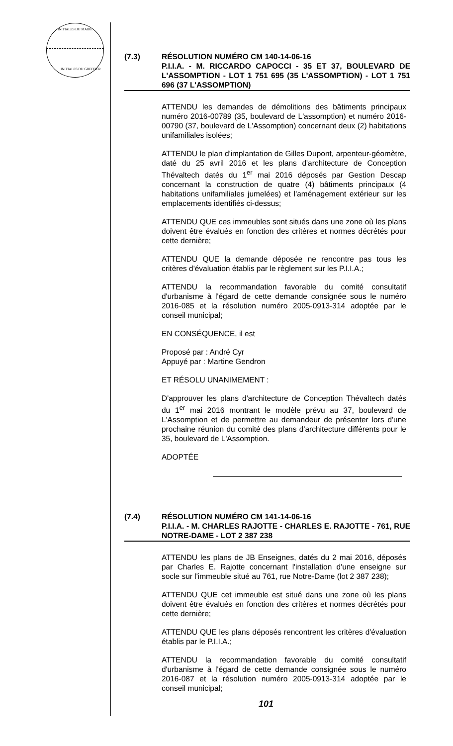INITIALES DU MAIRE
INITIALES DU GREFFIER
(7.3) RÉSOLUTION NUMÉRO CM 140-14-06-16
P.I.I.A. - M. RICCARDO CAPOCCI - 35 ET 37, BOULEVARD DE L'ASSOMPTION - LOT 1 751 695 (35 L'ASSOMPTION) - LOT 1 751 696 (37 L'ASSOMPTION)
ATTENDU les demandes de démolitions des bâtiments principaux numéro 2016-00789 (35, boulevard de L'assomption) et numéro 2016-00790 (37, boulevard de L'Assomption) concernant deux (2) habitations unifamiliales isolées;
ATTENDU le plan d'implantation de Gilles Dupont, arpenteur-géomètre, daté du 25 avril 2016 et les plans d'architecture de Conception Thévaltech datés du 1<sup>er</sup> mai 2016 déposés par Gestion Descap concernant la construction de quatre (4) bâtiments principaux (4 habitations unifamiliales jumelées) et l'aménagement extérieur sur les emplacements identifiés ci-dessus;
ATTENDU QUE ces immeubles sont situés dans une zone où les plans doivent être évalués en fonction des critères et normes décrétés pour cette dernière;
ATTENDU QUE la demande déposée ne rencontre pas tous les critères d'évaluation établis par le règlement sur les P.I.I.A.;
ATTENDU la recommandation favorable du comité consultatif d'urbanisme à l'égard de cette demande consignée sous le numéro 2016-085 et la résolution numéro 2005-0913-314 adoptée par le conseil municipal;
EN CONSÉQUENCE, il est
Proposé par : André Cyr
Appuyé par : Martine Gendron
ET RÉSOLU UNANIMEMENT :
D'approuver les plans d'architecture de Conception Thévaltech datés du 1<sup>er</sup> mai 2016 montrant le modèle prévu au 37, boulevard de L'Assomption et de permettre au demandeur de présenter lors d'une prochaine réunion du comité des plans d'architecture différents pour le 35, boulevard de L'Assomption.
ADOPTÉE
(7.4) RÉSOLUTION NUMÉRO CM 141-14-06-16
P.I.I.A. - M. CHARLES RAJOTTE - CHARLES E. RAJOTTE - 761, RUE NOTRE-DAME - LOT 2 387 238
ATTENDU les plans de JB Enseignes, datés du 2 mai 2016, déposés par Charles E. Rajotte concernant l'installation d'une enseigne sur socle sur l'immeuble situé au 761, rue Notre-Dame (lot 2 387 238);
ATTENDU QUE cet immeuble est situé dans une zone où les plans doivent être évalués en fonction des critères et normes décrétés pour cette dernière;
ATTENDU QUE les plans déposés rencontrent les critères d'évaluation établis par le P.I.I.A.;
ATTENDU la recommandation favorable du comité consultatif d'urbanisme à l'égard de cette demande consignée sous le numéro 2016-087 et la résolution numéro 2005-0913-314 adoptée par le conseil municipal;
101